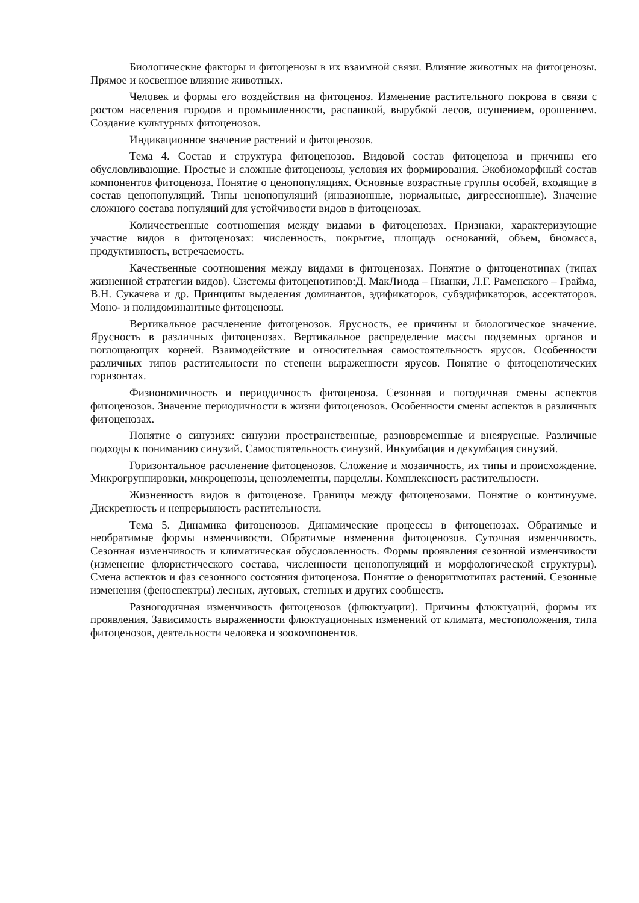Биологические факторы и фитоценозы в их взаимной связи. Влияние животных на фитоценозы. Прямое и косвенное влияние животных.
Человек и формы его воздействия на фитоценоз. Изменение растительного покрова в связи с ростом населения городов и промышленности, распашкой, вырубкой лесов, осушением, орошением. Создание культурных фитоценозов.
Индикационное значение растений и фитоценозов.
Тема 4. Состав и структура фитоценозов. Видовой состав фитоценоза и причины его обусловливающие. Простые и сложные фитоценозы, условия их формирования. Экобиоморфный состав компонентов фитоценоза. Понятие о ценопопуляциях. Основные возрастные группы особей, входящие в состав ценопопуляций. Типы ценопопуляций (инвазионные, нормальные, дигрессионные). Значение сложного состава популяций для устойчивости видов в фитоценозах.
Количественные соотношения между видами в фитоценозах. Признаки, характеризующие участие видов в фитоценозах: численность, покрытие, площадь оснований, объем, биомасса, продуктивность, встречаемость.
Качественные соотношения между видами в фитоценозах. Понятие о фитоценотипах (типах жизненной стратегии видов). Системы фитоценотипов:Д. МакЛиода – Пианки, Л.Г. Раменского – Грайма, В.Н. Сукачева и др. Принципы выделения доминантов, эдификаторов, субэдификаторов, ассектаторов. Моно- и полидоминантные фитоценозы.
Вертикальное расчленение фитоценозов. Ярусность, ее причины и биологическое значение. Ярусность в различных фитоценозах. Вертикальное распределение массы подземных органов и поглощающих корней. Взаимодействие и относительная самостоятельность ярусов. Особенности различных типов растительности по степени выраженности ярусов. Понятие о фитоценотических горизонтах.
Физиономичность и периодичность фитоценоза. Сезонная и погодичная смены аспектов фитоценозов. Значение периодичности в жизни фитоценозов. Особенности смены аспектов в различных фитоценозах.
Понятие о синузиях: синузии пространственные, разновременные и внеярусные. Различные подходы к пониманию синузий. Самостоятельность синузий. Инкумбация и декумбация синузий.
Горизонтальное расчленение фитоценозов. Сложение и мозаичность, их типы и происхождение. Микрогруппировки, микроценозы, ценоэлементы, парцеллы. Комплексность растительности.
Жизненность видов в фитоценозе. Границы между фитоценозами. Понятие о континууме. Дискретность и непрерывность растительности.
Тема 5. Динамика фитоценозов. Динамические процессы в фитоценозах. Обратимые и необратимые формы изменчивости. Обратимые изменения фитоценозов. Суточная изменчивость. Сезонная изменчивость и климатическая обусловленность. Формы проявления сезонной изменчивости (изменение флористического состава, численности ценопопуляций и морфологической структуры). Смена аспектов и фаз сезонного состояния фитоценоза. Понятие о феноритмотипах растений. Сезонные изменения (феноспектры) лесных, луговых, степных и других сообществ.
Разногодичная изменчивость фитоценозов (флюктуации). Причины флюктуаций, формы их проявления. Зависимость выраженности флюктуационных изменений от климата, местоположения, типа фитоценозов, деятельности человека и зоокомпонентов.